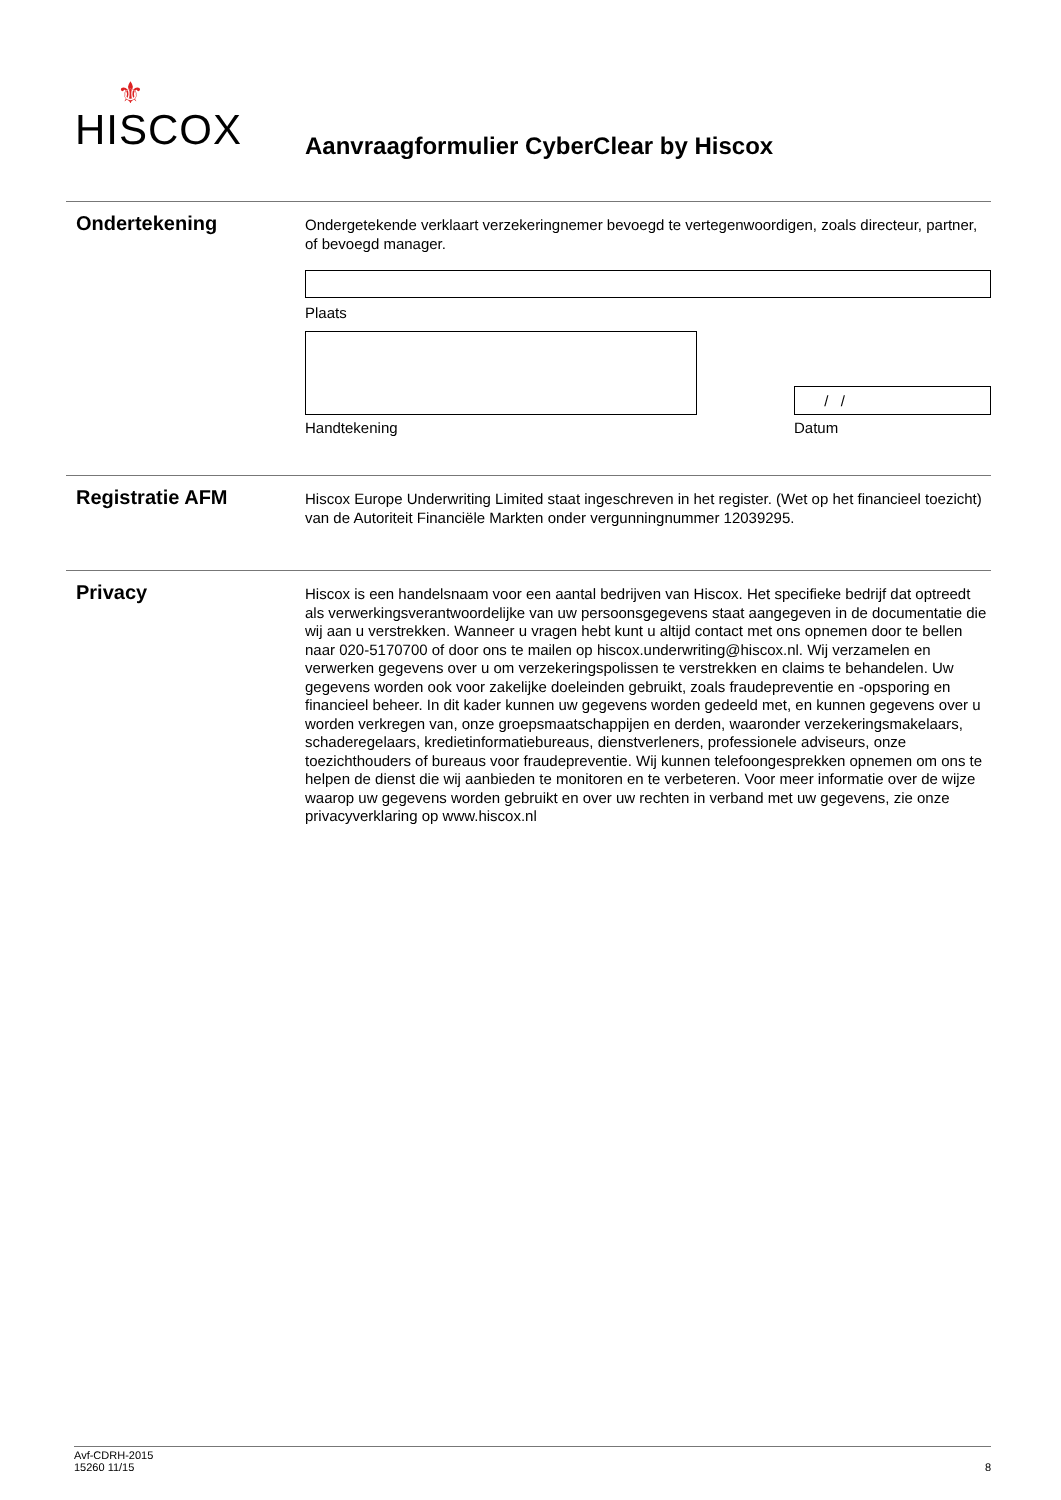⚜
HISCOX
Aanvraagformulier CyberClear by Hiscox
Ondertekening
Ondergetekende verklaart verzekeringnemer bevoegd te vertegenwoordigen, zoals directeur, partner, of bevoegd manager.
Plaats
Handtekening
/ /
Datum
Registratie AFM
Hiscox Europe Underwriting Limited staat ingeschreven in het register. (Wet op het financieel toezicht) van de Autoriteit Financiële Markten onder vergunningnummer 12039295.
Privacy
Hiscox is een handelsnaam voor een aantal bedrijven van Hiscox. Het specifieke bedrijf dat optreedt als verwerkingsverantwoordelijke van uw persoonsgegevens staat aangegeven in de documentatie die wij aan u verstrekken. Wanneer u vragen hebt kunt u altijd contact met ons opnemen door te bellen naar 020-5170700 of door ons te mailen op hiscox.underwriting@hiscox.nl. Wij verzamelen en verwerken gegevens over u om verzekeringspolissen te verstrekken en claims te behandelen. Uw gegevens worden ook voor zakelijke doeleinden gebruikt, zoals fraudepreventie en -opsporing en financieel beheer. In dit kader kunnen uw gegevens worden gedeeld met, en kunnen gegevens over u worden verkregen van, onze groepsmaatschappijen en derden, waaronder verzekeringsmakelaars, schaderegelaars, kredietinformatiebureaus, dienstverleners, professionele adviseurs, onze toezichthouders of bureaus voor fraudepreventie. Wij kunnen telefoongesprekken opnemen om ons te helpen de dienst die wij aanbieden te monitoren en te verbeteren. Voor meer informatie over de wijze waarop uw gegevens worden gebruikt en over uw rechten in verband met uw gegevens, zie onze privacyverklaring op www.hiscox.nl
Avf-CDRH-2015
15260 11/15
8